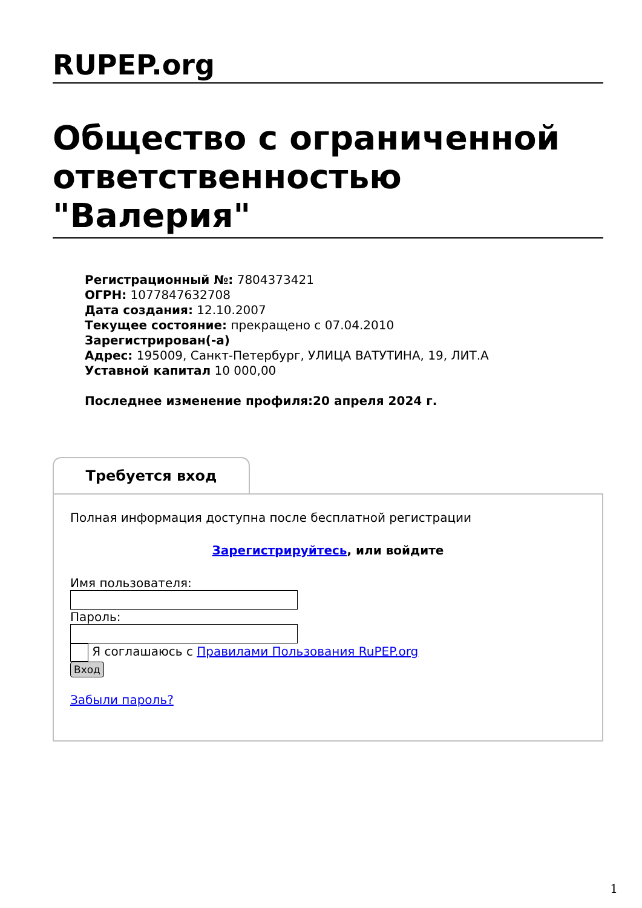RUPEP.org
Общество с ограниченной ответственностью "Валерия"
Регистрационный №: 7804373421
ОГРН: 1077847632708
Дата создания: 12.10.2007
Текущее состояние: прекращено с 07.04.2010
Зарегистрирован(-а)
Адрес: 195009, Санкт-Петербург, УЛИЦА ВАТУТИНА, 19, ЛИТ.А
Уставной капитал 10 000,00
Последнее изменение профиля:20 апреля 2024 г.
Требуется вход
Полная информация доступна после бесплатной регистрации
Зарегистрируйтесь, или войдите
Имя пользователя:
Пароль:
Я соглашаюсь с Правилами Пользования RuPEP.org
Вход
Забыли пароль?
1